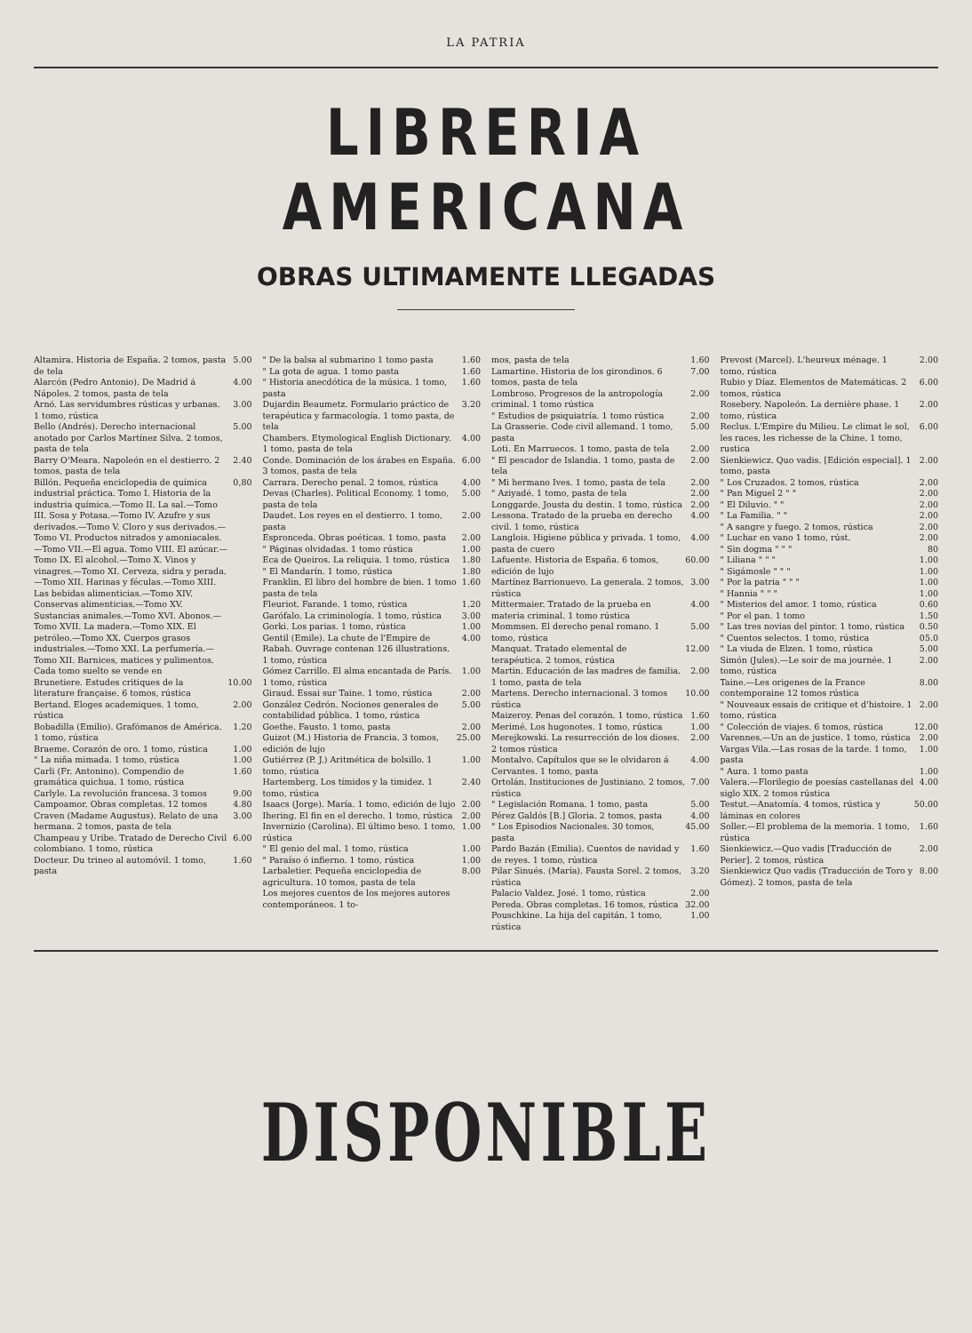LA PATRIA
LIBRERIA AMERICANA
OBRAS ULTIMAMENTE LLEGADAS
Altamira. Historia de España. 2 tomos, pasta de tela 5.00
Alarcón (Pedro Antonio). De Madrid á Nápoles. 2 tomos, pasta de tela 4.00
Arnó. Las servidumbres rústicas y urbanas. 1 tomo, rústica 3.00
Bello (Andrés). Derecho internacional anotado por Carlos Martínez Silva. 2 tomos, pasta de tela 5.00
Barry O'Meara. Napoleón en el destierro. 2 tomos, pasta de tela 2.40
Billón. Pequeña enciclopedia de química industrial práctica. Tomo I. Historia de la industria química.—Tomo II. La sal.—Tomo III. Sosa y Potasa.—Tomo IV. Azufre y sus derivados.—Tomo V. Cloro y sus derivados.—Tomo VI. Productos nitrados y amoniacales.—Tomo VII.—El agua. Tomo VIII. El azúcar.—Tomo IX. El alcohol.—Tomo X. Vinos y vinagres.—Tomo XI. Cerveza, sidra y perada.—Tomo XII. Harinas y féculas.—Tomo XIII. Las bebidas alimenticias.—Tomo XIV. Conservas alimenticias.—Tomo XV. Sustancias animales.—Tomo XVI. Abonos.—Tomo XVII. La madera.—Tomo XIX. El petróleo.—Tomo XX. Cuerpos grasos industriales.—Tomo XXI. La perfumería.—Tomo XII. Barnices, matices y pulimentos. Cada tomo suelto se vende en 0,80
Brunetiere. Estudes critiques de la literature française. 6 tomos, rústica 10.00
Bertand. Eloges academiques. 1 tomo, rústica 2.00
Bobadilla (Emilio). Grafómanos de América. 1 tomo, rústica 1.20
Braeme. Corazón de oro. 1 tomo, rústica 1.00
" La niña mimada. 1 tomo, rústica 1.00
Carli (Fr. Antonino). Compendio de gramática quichua. 1 tomo, rústica 1.60
Carlyle. La revolución francesa. 3 tomos 9.00
Campoamor. Obras completas. 12 tomos 4.80
Craven (Madame Augustus). Relato de una hermana. 2 tomos, pasta de tela 3.00
Champeau y Uribe. Tratado de Derecho Civil colombiano. 1 tomo, rústica 6.00
Docteur. Du trineo al automóvil. 1 tomo, pasta 1.60
" De la balsa al submarino 1 tomo pasta 1.60
" La gota de agua. 1 tomo pasta 1.60
" Historia anecdótica de la música. 1 tomo, pasta 1.60
Dujardin Beaumetz. Formulario práctico de terapéutica y farmacología. 1 tomo pasta, de tela 3.20
Chambers. Etymological English Dictionary. 1 tomo, pasta de tela 4.00
Conde. Dominación de los árabes en España. 3 tomos, pasta de tela 6.00
Carrara. Derecho penal. 2 tomos, rústica 4.00
Devas (Charles). Political Economy. 1 tomo, pasta de tela 5.00
Daudet. Los reyes en el destierro. 1 tomo, pasta 2.00
Espronceda. Obras poéticas. 1 tomo, pasta 2.00
" Páginas olvidadas. 1 tomo rústica 1.00
Eca de Queiros. La reliquia. 1 tomo, rústica 1.80
" El Mandarín. 1 tomo, rústica 1.80
Franklin. El libro del hombre de bien. 1 tomo pasta de tela 1.60
Fleuriot. Farande. 1 tomo, rústica 1.20
Garófalo. La criminología. 1 tomo, rústica 3.00
Gorki. Los parias. 1 tomo, rústica 1.00
Gentil (Emile). La chute de l'Empire de Rabah. Ouvrage contenan 126 illustrations. 1 tomo, rústica 4.00
Gómez Carrillo. El alma encantada de París. 1 tomo, rústica 1.00
Giraud. Essai sur Taine. 1 tomo, rústica 2.00
González Cedrón. Nociones generales de contabilidad pública. 1 tomo, rústica 5.00
Goethe. Fausto. 1 tomo, pasta 2.00
Guizot (M.) Historia de Francia. 3 tomos, edición de lujo 25.00
Gutiérrez (P. J.) Aritmética de bolsillo. 1 tomo, rústica 1.00
Hartemberg. Los tímidos y la timidez. 1 tomo, rústica 2.40
Isaacs (Jorge). María. 1 tomo, edición de lujo 2.00
Ihering. El fin en el derecho. 1 tomo, rústica 2.00
Invernizio (Carolina). El último beso. 1 tomo, rústica 1.00
" El genio del mal. 1 tomo, rústica 1.00
" Paraíso ó infierno. 1 tomo, rústica 1.00
Larbaletier. Pequeña enciclopedia de agricultura. 10 tomos, pasta de tela 8.00
Los mejores cuentos de los mejores autores contemporáneos. 1 to-
mos, pasta de tela 1.60
Lamartine. Historia de los girondinos. 6 tomos, pasta de tela 7.00
Lombroso. Progresos de la antropología criminal. 1 tomo rústica 2.00
" Estudios de psiquiatría. 1 tomo rústica 2.00
La Grasserie. Code civil allemand. 1 tomo, pasta 5.00
Loti. En Marruecos. 1 tomo, pasta de tela 2.00
" El pescador de Islandia. 1 tomo, pasta de tela 2.00
" Mi hermano Ives. 1 tomo, pasta de tela 2.00
" Aziyadé. 1 tomo, pasta de tela 2.00
Longgarde. Jousta du destin. 1 tomo, rústica 2.00
Lessona. Tratado de la prueba en derecho civil. 1 tomo, rústica 4.00
Langlois. Higiene pública y privada. 1 tomo, pasta de cuero 4.00
Lafuente. Historia de España. 6 tomos, edición de lujo 60.00
Martínez Barrionuevo. La generala. 2 tomos, rústica 3.00
Mittermaier. Tratado de la prueba en materia criminal. 1 tomo rústica 4.00
Mommsen. El derecho penal romano. 1 tomo, rústica 5.00
Manquat. Tratado elemental de terapéutica. 2 tomos, rústica 12.00
Martin. Educación de las madres de familia. 1 tomo, pasta de tela 2.00
Martens. Derecho internacional. 3 tomos rústica 10.00
Maizeroy. Penas del corazón. 1 tomo, rústica 1.60
Merimé. Los hugonotes. 1 tomo, rústica 1.00
Merejkowski. La resurrección de los dioses. 2 tomos rústica 2.00
Montalvo. Capítulos que se le olvidaron á Cervantes. 1 tomo, pasta 4.00
Ortolán. Instituciones de Justiniano. 2 tomos, rústica 7.00
" Legislación Romana. 1 tomo, pasta 5.00
Pérez Galdós [B.] Gloria. 2 tomos, pasta 4.00
" Los Episodios Nacionales. 30 tomos, pasta 45.00
Pardo Bazán (Emilia). Cuentos de navidad y de reyes. 1 tomo, rústica 1.60
Pilar Sinués. (María). Fausta Sorel. 2 tomos, rústica 3.20
Palacio Valdez. José. 1 tomo, rústica 2.00
Pereda. Obras completas. 16 tomos, rústica 32.00
Pouschkine. La hija del capitán. 1 tomo, rústica 1.00
Prevost (Marcel). L'heureux ménage. 1 tomo, rústica 2.00
Rubio y Díaz. Elementos de Matemáticas. 2 tomos, rústica 6.00
Rosebery. Napoleón. La dernière phase. 1 tomo, rústica 2.00
Reclus. L'Empire du Milieu. Le climat le sol, les races, les richesse de la Chine. 1 tomo, rustica 6.00
Sienkiewicz. Quo vadis. [Edición especial]. 1 tomo, pasta 2.00
" Los Cruzados. 2 tomos, rústica 2.00
" Pan Miguel 2 " " 2.00
" El Diluvio. " " 2.00
" La Familia. " " 2.00
" A sangre y fuego. 2 tomos, rústica 2.00
" Luchar en vano 1 tomo, rúst. 2.00
" Sin dogma " " " 80
" Liliana " " " 1.00
" Sigámosle " " " 1.00
" Por la patria " " " 1.00
" Hannia " " " 1.00
" Misterios del amor. 1 tomo, rústica 0.60
" Por el pan. 1 tomo 1.50
" Las tres novias del pintor. 1 tomo, rústica 0.50
" Cuentos selectos. 1 tomo, rústica 05.0
" La viuda de Elzen. 1 tomo, rústica 5.00
Simón (Jules).—Le soir de ma journée. 1 tomo, rústica 2.00
Taine.—Les origenes de la France contemporaine 12 tomos rústica 8.00
" Nouveaux essais de critique et d'histoire. 1 tomo, rústica 2.00
" Colección de viajes. 6 tomos, rústica 12.00
Varennes.—Un an de justice. 1 tomo, rústica 2.00
Vargas Vila.—Las rosas de la tarde. 1 tomo, pasta 1.00
" Aura. 1 tomo pasta 1.00
Valera.—Florilegio de poesías castellanas del siglo XIX. 2 tomos rústica 4.00
Testut.—Anatomía. 4 tomos, rústica y láminas en colores 50.00
Soller.—El problema de la memoria. 1 tomo, rústica 1.60
Sienkiewicz.—Quo vadis [Traducción de Perier]. 2 tomos, rústica 2.00
Sienkiewicz Quo vadis (Traducción de Toro y Gómez). 2 tomos, pasta de tela 8.00
DISPONIBLE